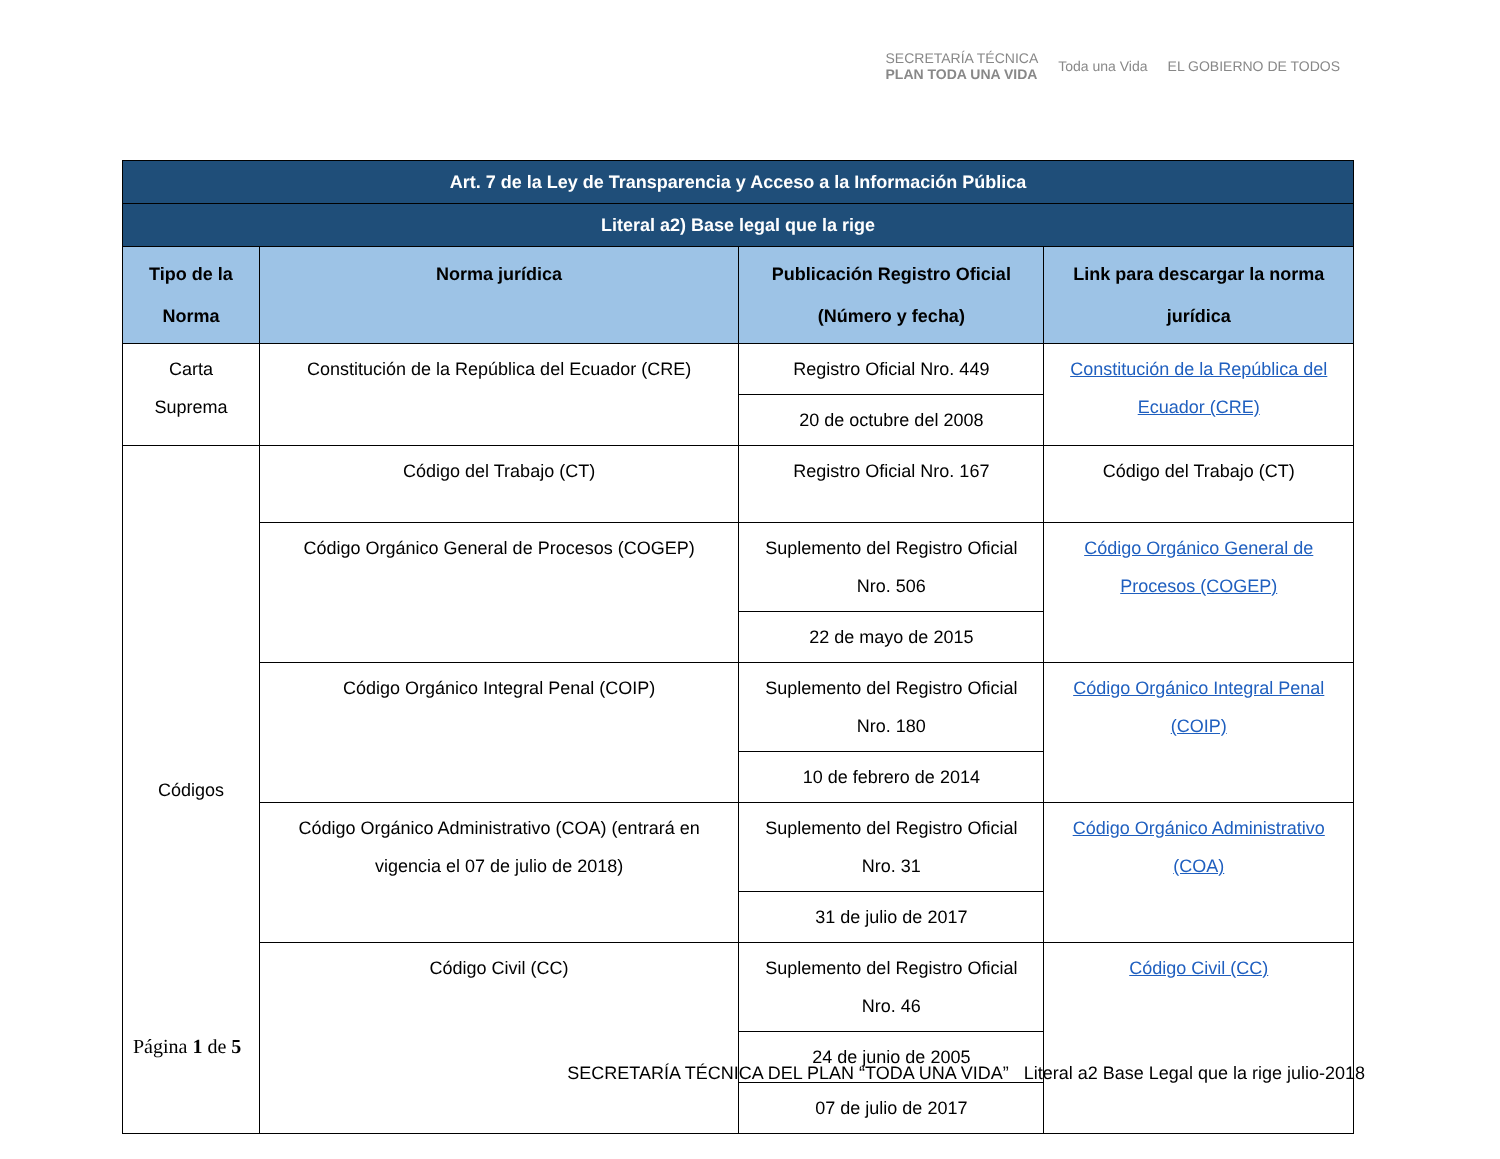SECRETARÍA TÉCNICA
PLAN TODA UNA VIDA
Toda una Vida EL GOBIERNO DE TODOS
| Art. 7 de la Ley de Transparencia y Acceso a la Información Pública | | | |
| Literal a2) Base legal que la rige | | | |
| Tipo de la Norma | Norma jurídica | Publicación Registro Oficial (Número y fecha) | Link para descargar la norma jurídica |
| Carta Suprema | Constitución de la República del Ecuador (CRE) | Registro Oficial Nro. 449 | Constitución de la República del Ecuador (CRE) |
| | | 20 de octubre del 2008 | |
| Códigos | Código del Trabajo (CT) | Registro Oficial Nro. 167 | Código del Trabajo (CT) |
| | Código Orgánico General de Procesos (COGEP) | Suplemento del Registro Oficial Nro. 506 | Código Orgánico General de Procesos (COGEP) |
| | | 22 de mayo de 2015 | |
| | Código Orgánico Integral Penal (COIP) | Suplemento del Registro Oficial Nro. 180 | Código Orgánico Integral Penal (COIP) |
| | | 10 de febrero de 2014 | |
| | Código Orgánico Administrativo (COA) (entrará en vigencia el 07 de julio de 2018) | Suplemento del Registro Oficial Nro. 31 | Código Orgánico Administrativo (COA) |
| | | 31 de julio de 2017 | |
| | Código Civil (CC) | Suplemento del Registro Oficial Nro. 46 | Código Civil (CC) |
| | | 24 de junio de 2005 | |
| | | 07 de julio de 2017 | |
Página 1 de 5
SECRETARÍA TÉCNICA DEL PLAN “TODA UNA VIDA” Literal a2 Base Legal que la rige julio-2018